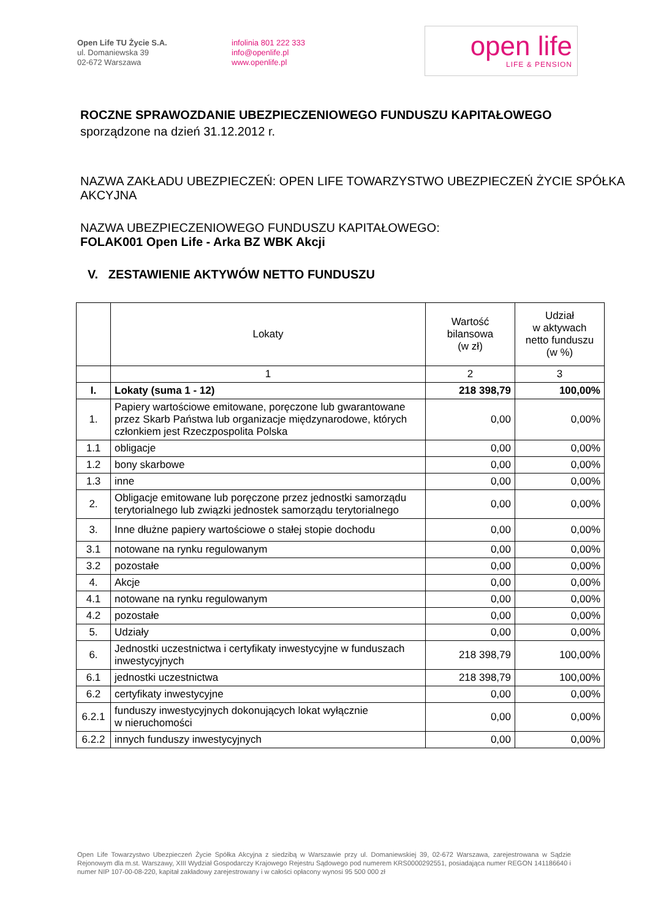Open Life TU Życie S.A.
ul. Domaniewska 39
02-672 Warszawa
infolinia 801 222 333
info@openlife.pl
www.openlife.pl
open life
LIFE & PENSION
ROCZNE SPRAWOZDANIE UBEZPIECZENIOWEGO FUNDUSZU KAPITAŁOWEGO
sporządzone na dzień 31.12.2012 r.
NAZWA ZAKŁADU UBEZPIECZEŃ: OPEN LIFE TOWARZYSTWO UBEZPIECZEŃ ŻYCIE SPÓŁKA AKCYJNA
NAZWA UBEZPIECZENIOWEGO FUNDUSZU KAPITAŁOWEGO:
FOLAK001 Open Life - Arka BZ WBK Akcji
V. ZESTAWIENIE AKTYWÓW NETTO FUNDUSZU
| | Lokaty | Wartość bilansowa (w zł) | Udział w aktywach netto funduszu (w %) |
| --- | --- | --- | --- |
| | 1 | 2 | 3 |
| I. | Lokaty (suma 1 - 12) | 218 398,79 | 100,00% |
| 1. | Papiery wartościowe emitowane, poręczone lub gwarantowane przez Skarb Państwa lub organizacje międzynarodowe, których członkiem jest Rzeczpospolita Polska | 0,00 | 0,00% |
| 1.1 | obligacje | 0,00 | 0,00% |
| 1.2 | bony skarbowe | 0,00 | 0,00% |
| 1.3 | inne | 0,00 | 0,00% |
| 2. | Obligacje emitowane lub poręczone przez jednostki samorządu terytorialnego lub związki jednostek samorządu terytorialnego | 0,00 | 0,00% |
| 3. | Inne dłużne papiery wartościowe o stałej stopie dochodu | 0,00 | 0,00% |
| 3.1 | notowane na rynku regulowanym | 0,00 | 0,00% |
| 3.2 | pozostałe | 0,00 | 0,00% |
| 4. | Akcje | 0,00 | 0,00% |
| 4.1 | notowane na rynku regulowanym | 0,00 | 0,00% |
| 4.2 | pozostałe | 0,00 | 0,00% |
| 5. | Udziały | 0,00 | 0,00% |
| 6. | Jednostki uczestnictwa i certyfikaty inwestycyjne w funduszach inwestycyjnych | 218 398,79 | 100,00% |
| 6.1 | jednostki uczestnictwa | 218 398,79 | 100,00% |
| 6.2 | certyfikaty inwestycyjne | 0,00 | 0,00% |
| 6.2.1 | funduszy inwestycyjnych dokonujących lokat wyłącznie w nieruchomości | 0,00 | 0,00% |
| 6.2.2 | innych funduszy inwestycyjnych | 0,00 | 0,00% |
Open Life Towarzystwo Ubezpieczeń Życie Spółka Akcyjna z siedzibą w Warszawie przy ul. Domaniewskiej 39, 02-672 Warszawa, zarejestrowana w Sądzie Rejonowym dla m.st. Warszawy, XIII Wydział Gospodarczy Krajowego Rejestru Sądowego pod numerem KRS0000292551, posiadająca numer REGON 141186640 i numer NIP 107-00-08-220, kapitał zakładowy zarejestrowany i w całości opłacony wynosi 95 500 000 zł